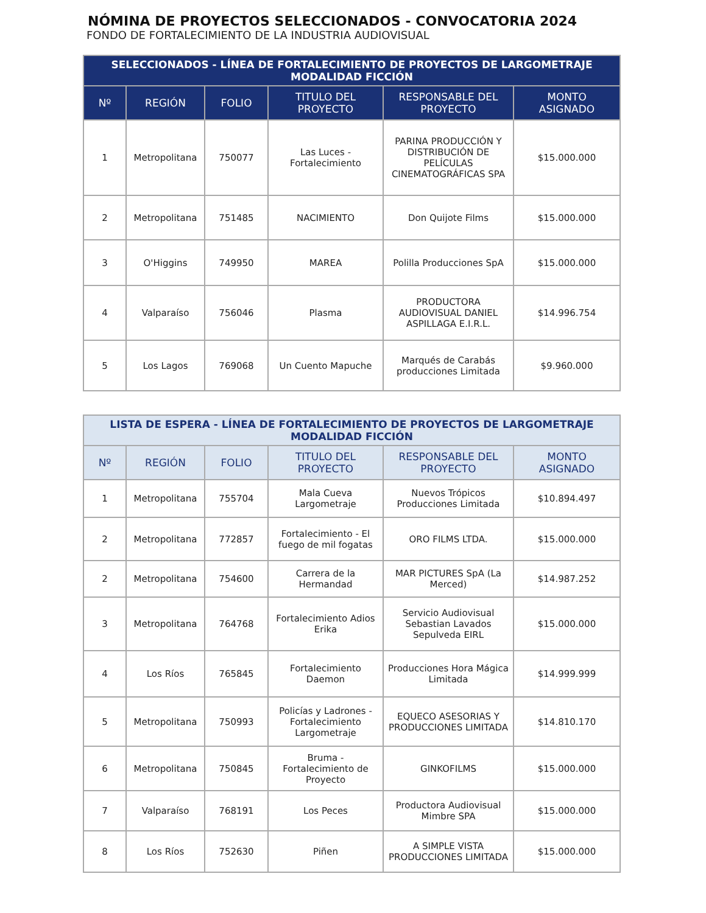NÓMINA DE PROYECTOS SELECCIONADOS - CONVOCATORIA 2024
FONDO DE FORTALECIMIENTO DE LA INDUSTRIA AUDIOVISUAL
| SELECCIONADOS - LÍNEA DE FORTALECIMIENTO DE PROYECTOS DE LARGOMETRAJE MODALIDAD FICCIÓN | | | | | |
| --- | --- | --- | --- | --- | --- |
| Nº | REGIÓN | FOLIO | TITULO DEL PROYECTO | RESPONSABLE DEL PROYECTO | MONTO ASIGNADO |
| 1 | Metropolitana | 750077 | Las Luces - Fortalecimiento | PARINA PRODUCCIÓN Y DISTRIBUCIÓN DE PELÍCULAS CINEMATOGRÁFICAS SPA | $15.000.000 |
| 2 | Metropolitana | 751485 | NACIMIENTO | Don Quijote Films | $15.000.000 |
| 3 | O'Higgins | 749950 | MAREA | Polilla Producciones SpA | $15.000.000 |
| 4 | Valparaíso | 756046 | Plasma | PRODUCTORA AUDIOVISUAL DANIEL ASPILLAGA E.I.R.L. | $14.996.754 |
| 5 | Los Lagos | 769068 | Un Cuento Mapuche | Marqués de Carabás producciones Limitada | $9.960.000 |
| LISTA DE ESPERA - LÍNEA DE FORTALECIMIENTO DE PROYECTOS DE LARGOMETRAJE MODALIDAD FICCIÓN | | | | | |
| --- | --- | --- | --- | --- | --- |
| Nº | REGIÓN | FOLIO | TITULO DEL PROYECTO | RESPONSABLE DEL PROYECTO | MONTO ASIGNADO |
| 1 | Metropolitana | 755704 | Mala Cueva Largometraje | Nuevos Trópicos Producciones Limitada | $10.894.497 |
| 2 | Metropolitana | 772857 | Fortalecimiento - El fuego de mil fogatas | ORO FILMS LTDA. | $15.000.000 |
| 2 | Metropolitana | 754600 | Carrera de la Hermandad | MAR PICTURES SpA (La Merced) | $14.987.252 |
| 3 | Metropolitana | 764768 | Fortalecimiento Adios Erika | Servicio Audiovisual Sebastian Lavados Sepulveda EIRL | $15.000.000 |
| 4 | Los Ríos | 765845 | Fortalecimiento Daemon | Producciones Hora Mágica Limitada | $14.999.999 |
| 5 | Metropolitana | 750993 | Policías y Ladrones - Fortalecimiento Largometraje | EQUECO ASESORIAS Y PRODUCCIONES LIMITADA | $14.810.170 |
| 6 | Metropolitana | 750845 | Bruma - Fortalecimiento de Proyecto | GINKOFILMS | $15.000.000 |
| 7 | Valparaíso | 768191 | Los Peces | Productora Audiovisual Mimbre SPA | $15.000.000 |
| 8 | Los Ríos | 752630 | Piñen | A SIMPLE VISTA PRODUCCIONES LIMITADA | $15.000.000 |